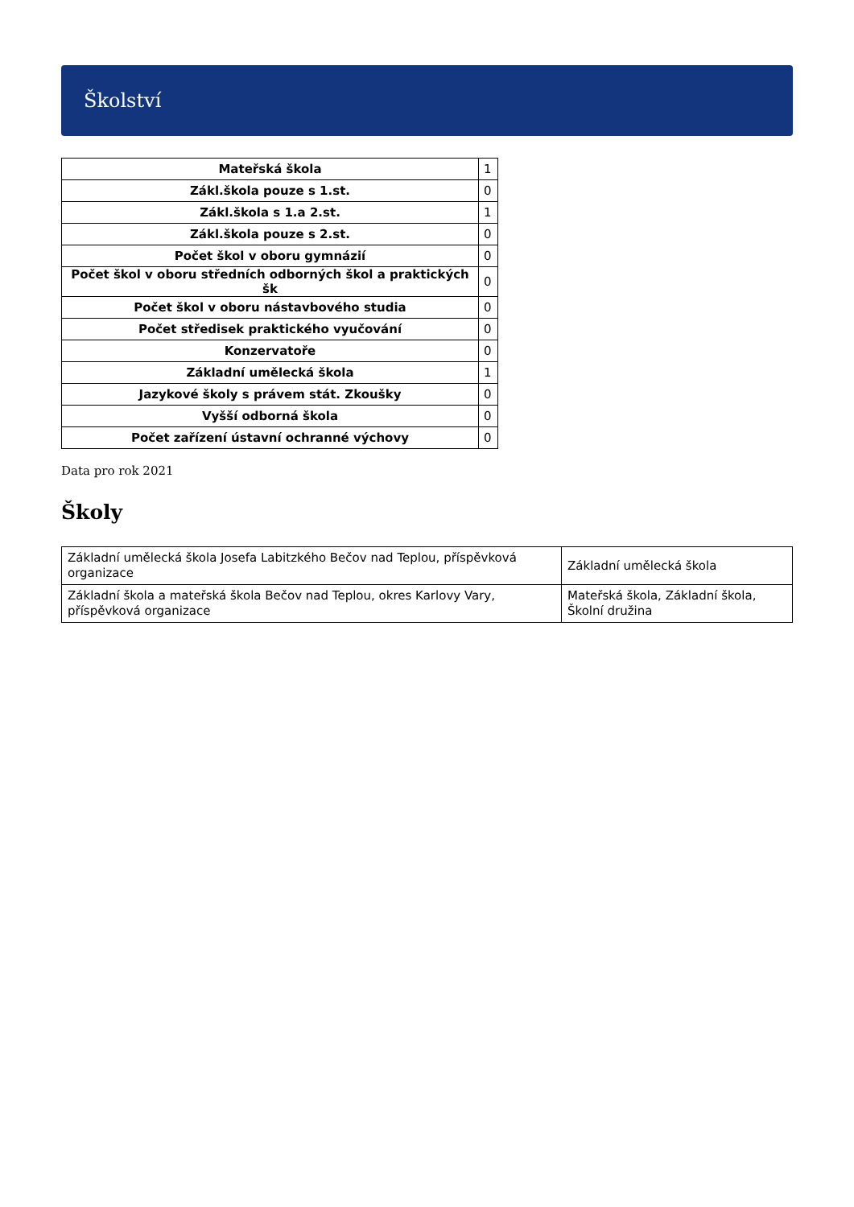Školství
| Mateřská škola | 1 |
| Zákl.škola pouze s 1.st. | 0 |
| Zákl.škola s 1.a 2.st. | 1 |
| Zákl.škola pouze s 2.st. | 0 |
| Počet škol v oboru gymnázií | 0 |
| Počet škol v oboru středních odborných škol a praktických šk | 0 |
| Počet škol v oboru nástavbového studia | 0 |
| Počet středisek praktického vyučování | 0 |
| Konzervatoře | 0 |
| Základní umělecká škola | 1 |
| Jazykové školy s právem stát. Zkoušky | 0 |
| Vyšší odborná škola | 0 |
| Počet zařízení ústavní ochranné výchovy | 0 |
Data pro rok 2021
Školy
| Základní umělecká škola Josefa Labitzkého Bečov nad Teplou, příspěvková organizace | Základní umělecká škola |
| Základní škola a mateřská škola Bečov nad Teplou, okres Karlovy Vary, příspěvková organizace | Mateřská škola, Základní škola, Školní družina |